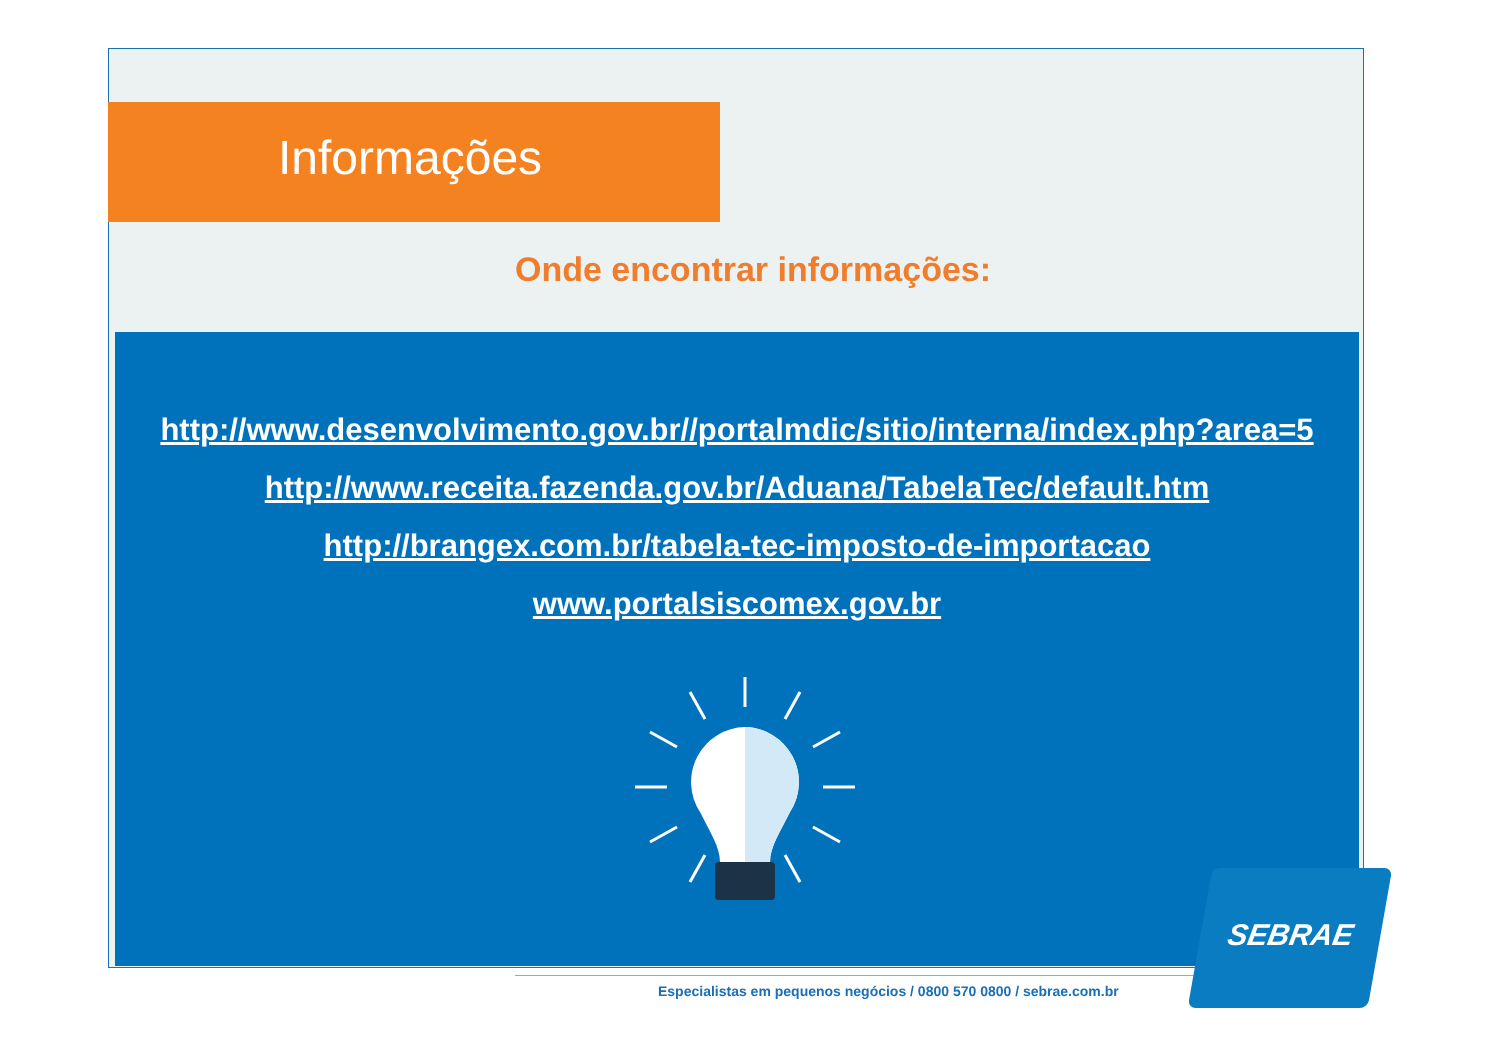Informações
Onde encontrar informações:
http://www.desenvolvimento.gov.br//portalmdic/sitio/interna/index.php?area=5
http://www.receita.fazenda.gov.br/Aduana/TabelaTec/default.htm
http://brangex.com.br/tabela-tec-imposto-de-importacao
www.portalsiscomex.gov.br
Especialistas em pequenos negócios / 0800 570 0800 / sebrae.com.br
SEBRAE